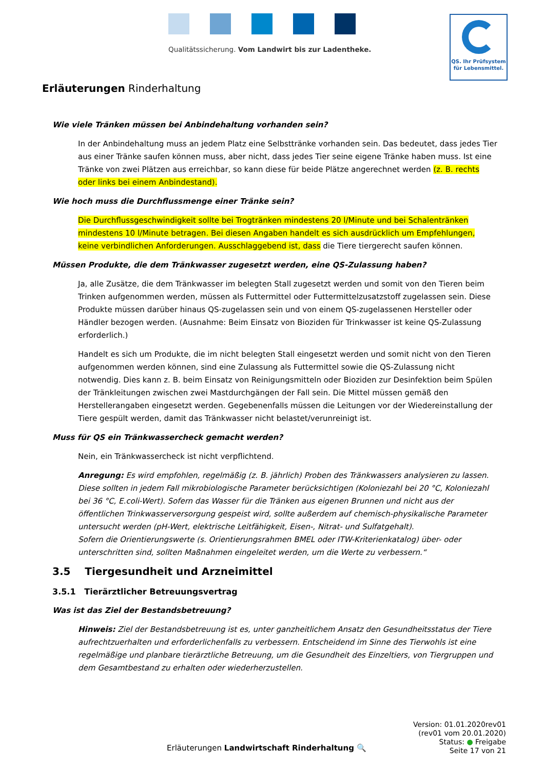Qualitätssicherung. Vom Landwirt bis zur Ladentheke.
QS. Ihr Prüfsystem
für Lebensmittel.
Erläuterungen Rinderhaltung
Wie viele Tränken müssen bei Anbindehaltung vorhanden sein?
In der Anbindehaltung muss an jedem Platz eine Selbsttränke vorhanden sein. Das bedeutet, dass jedes Tier aus einer Tränke saufen können muss, aber nicht, dass jedes Tier seine eigene Tränke haben muss. Ist eine Tränke von zwei Plätzen aus erreichbar, so kann diese für beide Plätze angerechnet werden (z. B. rechts oder links bei einem Anbindestand).
Wie hoch muss die Durchflussmenge einer Tränke sein?
Die Durchflussgeschwindigkeit sollte bei Trogtränken mindestens 20 l/Minute und bei Schalentränken mindestens 10 l/Minute betragen. Bei diesen Angaben handelt es sich ausdrücklich um Empfehlungen, keine verbindlichen Anforderungen. Ausschlaggebend ist, dass die Tiere tiergerecht saufen können.
Müssen Produkte, die dem Tränkwasser zugesetzt werden, eine QS-Zulassung haben?
Ja, alle Zusätze, die dem Tränkwasser im belegten Stall zugesetzt werden und somit von den Tieren beim Trinken aufgenommen werden, müssen als Futtermittel oder Futtermittelzusatzstoff zugelassen sein. Diese Produkte müssen darüber hinaus QS-zugelassen sein und von einem QS-zugelassenen Hersteller oder Händler bezogen werden. (Ausnahme: Beim Einsatz von Bioziden für Trinkwasser ist keine QS-Zulassung erforderlich.)
Handelt es sich um Produkte, die im nicht belegten Stall eingesetzt werden und somit nicht von den Tieren aufgenommen werden können, sind eine Zulassung als Futtermittel sowie die QS-Zulassung nicht notwendig. Dies kann z. B. beim Einsatz von Reinigungsmitteln oder Bioziden zur Desinfektion beim Spülen der Tränkleitungen zwischen zwei Mastdurchgängen der Fall sein. Die Mittel müssen gemäß den Herstellerangaben eingesetzt werden. Gegebenenfalls müssen die Leitungen vor der Wiedereinstallung der Tiere gespült werden, damit das Tränkwasser nicht belastet/verunreinigt ist.
Muss für QS ein Tränkwassercheck gemacht werden?
Nein, ein Tränkwassercheck ist nicht verpflichtend.
Anregung: Es wird empfohlen, regelmäßig (z. B. jährlich) Proben des Tränkwassers analysieren zu lassen. Diese sollten in jedem Fall mikrobiologische Parameter berücksichtigen (Koloniezahl bei 20 °C, Koloniezahl bei 36 °C, E.coli-Wert). Sofern das Wasser für die Tränken aus eigenen Brunnen und nicht aus der öffentlichen Trinkwasserversorgung gespeist wird, sollte außerdem auf chemisch-physikalische Parameter untersucht werden (pH-Wert, elektrische Leitfähigkeit, Eisen-, Nitrat- und Sulfatgehalt).
Sofern die Orientierungswerte (s. Orientierungsrahmen BMEL oder ITW-Kriterienkatalog) über- oder unterschritten sind, sollten Maßnahmen eingeleitet werden, um die Werte zu verbessern.“
3.5 Tiergesundheit und Arzneimittel
3.5.1 Tierärztlicher Betreuungsvertrag
Was ist das Ziel der Bestandsbetreuung?
Hinweis: Ziel der Bestandsbetreuung ist es, unter ganzheitlichem Ansatz den Gesundheitsstatus der Tiere aufrechtzuerhalten und erforderlichenfalls zu verbessern. Entscheidend im Sinne des Tierwohls ist eine regelmäßige und planbare tierärztliche Betreuung, um die Gesundheit des Einzeltiers, von Tiergruppen und dem Gesamtbestand zu erhalten oder wiederherzustellen.
Erläuterungen Landwirtschaft Rinderhaltung 🔍
Version: 01.01.2020rev01
(rev01 vom 20.01.2020)
Status: ● Freigabe
Seite 17 von 21